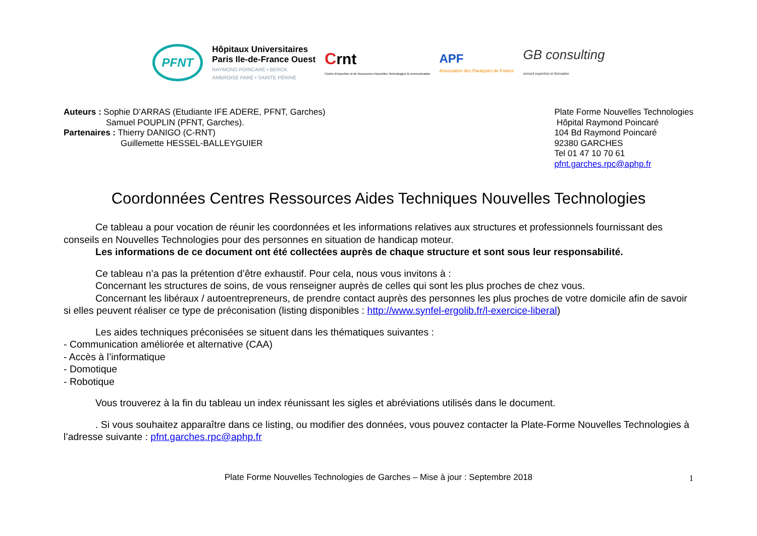PFNT
Hôpitaux Universitaires
Paris Ile-de-France Ouest
RAYMOND POINCARÉ • BERCK
AMBROISE PARÉ • SAINTE PÉRINE
Crnt
Centre d'expertise et de Ressources Nouvelles Technologies & communication
APF
Association des Paralysés de France
GB consulting
conseil expertise et formation
Auteurs : Sophie D’ARRAS (Etudiante IFE ADERE, PFNT, Garches)
Samuel POUPLIN (PFNT, Garches).
Partenaires : Thierry DANIGO (C-RNT)
Guillemette HESSEL-BALLEYGUIER
Plate Forme Nouvelles Technologies
Hôpital Raymond Poincaré
104 Bd Raymond Poincaré
92380 GARCHES
Tel 01 47 10 70 61
pfnt.garches.rpc@aphp.fr
Coordonnées Centres Ressources Aides Techniques Nouvelles Technologies
Ce tableau a pour vocation de réunir les coordonnées et les informations relatives aux structures et professionnels fournissant des conseils en Nouvelles Technologies pour des personnes en situation de handicap moteur.
Les informations de ce document ont été collectées auprès de chaque structure et sont sous leur responsabilité.
Ce tableau n’a pas la prétention d’être exhaustif. Pour cela, nous vous invitons à :
Concernant les structures de soins, de vous renseigner auprès de celles qui sont les plus proches de chez vous.
Concernant les libéraux / autoentrepreneurs, de prendre contact auprès des personnes les plus proches de votre domicile afin de savoir si elles peuvent réaliser ce type de préconisation (listing disponibles : http://www.synfel-ergolib.fr/l-exercice-liberal)
Les aides techniques préconisées se situent dans les thématiques suivantes :
- Communication améliorée et alternative (CAA)
- Accès à l’informatique
- Domotique
- Robotique
Vous trouverez à la fin du tableau un index réunissant les sigles et abréviations utilisés dans le document.
. Si vous souhaitez apparaître dans ce listing, ou modifier des données, vous pouvez contacter la Plate-Forme Nouvelles Technologies à l’adresse suivante : pfnt.garches.rpc@aphp.fr
Plate Forme Nouvelles Technologies de Garches – Mise à jour : Septembre 2018 1